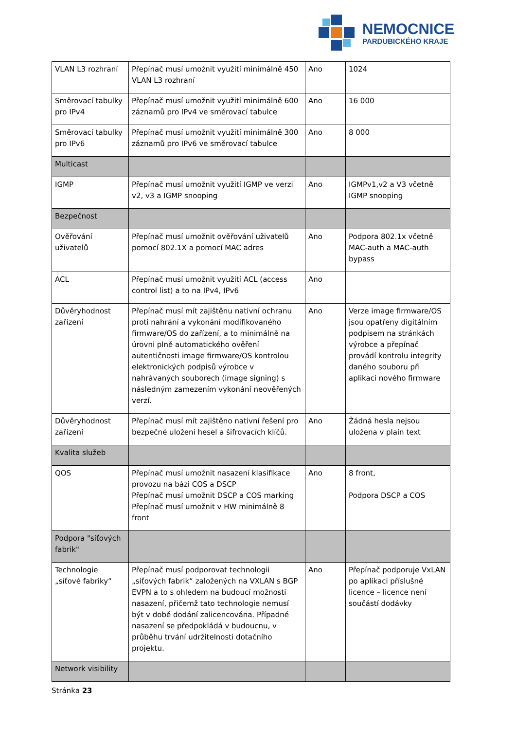NEMOCNICE
PARDUBICKÉHO KRAJE
| VLAN L3 rozhraní | Přepínač musí umožnit využití minimálně 450 VLAN L3 rozhraní | Ano | 1024 |
| Směrovací tabulky pro IPv4 | Přepínač musí umožnit využití minimálně 600 záznamů pro IPv4 ve směrovací tabulce | Ano | 16 000 |
| Směrovací tabulky pro IPv6 | Přepínač musí umožnit využití minimálně 300 záznamů pro IPv6 ve směrovací tabulce | Ano | 8 000 |
| Multicast | | | |
| IGMP | Přepínač musí umožnit využití IGMP ve verzi v2, v3 a IGMP snooping | Ano | IGMPv1,v2 a V3 včetně IGMP snooping |
| Bezpečnost | | | |
| Ověřování uživatelů | Přepínač musí umožnit ověřování uživatelů pomocí 802.1X a pomocí MAC adres | Ano | Podpora 802.1x včetně MAC-auth a MAC-auth bypass |
| ACL | Přepínač musí umožnit využití ACL (access control list) a to na IPv4, IPv6 | Ano | |
| Důvěryhodnost zařízení | Přepínač musí mít zajištěnu nativní ochranu proti nahrání a vykonání modifikovaného firmware/OS do zařízení, a to minimálně na úrovni plně automatického ověření autentičnosti image firmware/OS kontrolou elektronických podpisů výrobce v nahrávaných souborech (image signing) s následným zamezením vykonání neověřených verzí. | Ano | Verze image firmware/OS jsou opatřeny digitálním podpisem na stránkách výrobce a přepínač provádí kontrolu integrity daného souboru při aplikaci nového firmware |
| Důvěryhodnost zařízení | Přepínač musí mít zajištěno nativní řešení pro bezpečné uložení hesel a šifrovacích klíčů. | Ano | Žádná hesla nejsou uložena v plain text |
| Kvalita služeb | | | |
| QOS | Přepínač musí umožnit nasazení klasifikace provozu na bázi COS a DSCP Přepínač musí umožnit DSCP a COS marking Přepínač musí umožnit v HW minimálně 8 front | Ano | 8 front, Podpora DSCP a COS |
| Podpora "síťových fabrik" | | | |
| Technologie „síťové fabriky“ | Přepínač musí podporovat technologii „síťových fabrik“ založených na VXLAN s BGP EVPN a to s ohledem na budoucí možnosti nasazení, přičemž tato technologie nemusí být v době dodání zalicencována. Případné nasazení se předpokládá v budoucnu, v průběhu trvání udržitelnosti dotačního projektu. | Ano | Přepínač podporuje VxLAN po aplikaci příslušné licence – licence není součástí dodávky |
| Network visibility | | | |
Stránka 23